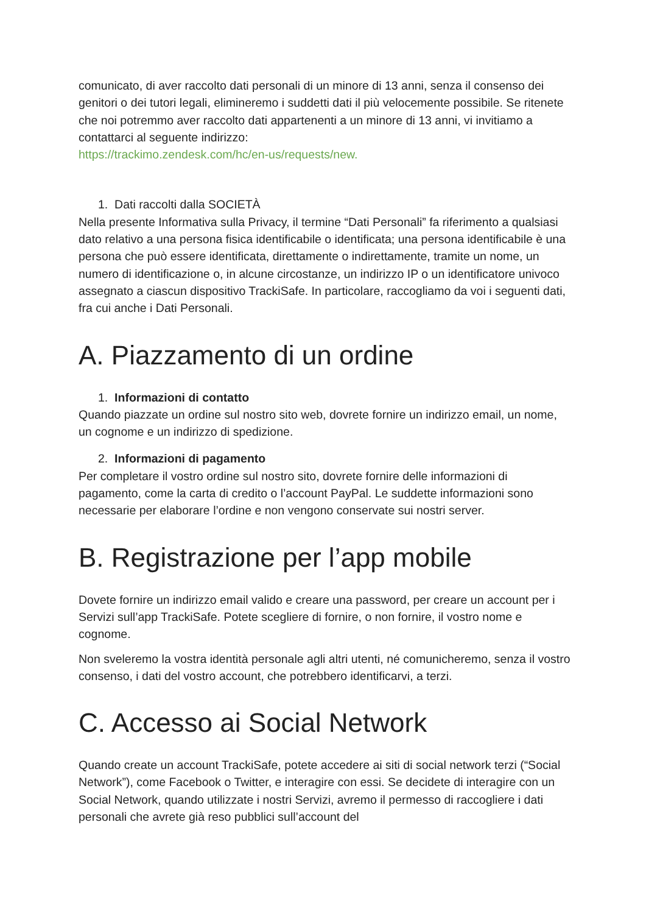comunicato, di aver raccolto dati personali di un minore di 13 anni, senza il consenso dei genitori o dei tutori legali, elimineremo i suddetti dati il più velocemente possibile. Se ritenete che noi potremmo aver raccolto dati appartenenti a un minore di 13 anni, vi invitiamo a contattarci al seguente indirizzo:
https://trackimo.zendesk.com/hc/en-us/requests/new.
1. Dati raccolti dalla SOCIETÀ
Nella presente Informativa sulla Privacy, il termine “Dati Personali” fa riferimento a qualsiasi dato relativo a una persona fisica identificabile o identificata; una persona identificabile è una persona che può essere identificata, direttamente o indirettamente, tramite un nome, un numero di identificazione o, in alcune circostanze, un indirizzo IP o un identificatore univoco assegnato a ciascun dispositivo TrackiSafe. In particolare, raccogliamo da voi i seguenti dati, fra cui anche i Dati Personali.
A. Piazzamento di un ordine
1. Informazioni di contatto
Quando piazzate un ordine sul nostro sito web, dovrete fornire un indirizzo email, un nome, un cognome e un indirizzo di spedizione.
2. Informazioni di pagamento
Per completare il vostro ordine sul nostro sito, dovrete fornire delle informazioni di pagamento, come la carta di credito o l’account PayPal. Le suddette informazioni sono necessarie per elaborare l’ordine e non vengono conservate sui nostri server.
B. Registrazione per l’app mobile
Dovete fornire un indirizzo email valido e creare una password, per creare un account per i Servizi sull’app TrackiSafe. Potete scegliere di fornire, o non fornire, il vostro nome e cognome.
Non sveleremo la vostra identità personale agli altri utenti, né comunicheremo, senza il vostro consenso, i dati del vostro account, che potrebbero identificarvi, a terzi.
C. Accesso ai Social Network
Quando create un account TrackiSafe, potete accedere ai siti di social network terzi (“Social Network”), come Facebook o Twitter, e interagire con essi. Se decidete di interagire con un Social Network, quando utilizzate i nostri Servizi, avremo il permesso di raccogliere i dati personali che avrete già reso pubblici sull’account del